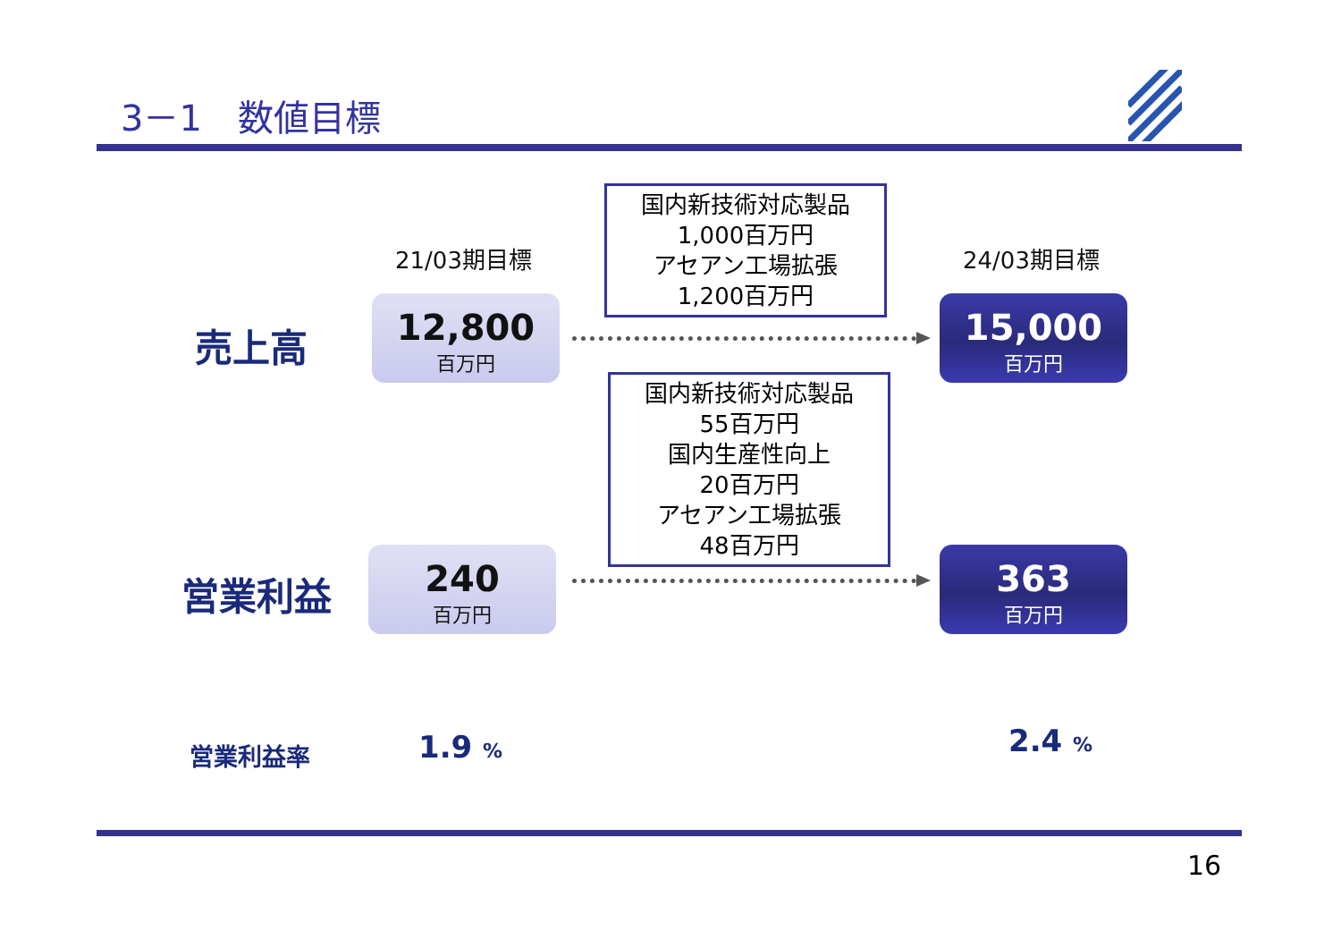3－1　数値目標
21/03期目標 24/03期目標
国内新技術対応製品
1,000百万円
アセアン工場拡張
1,200百万円
売上高
12,800
百万円
15,000
百万円
国内新技術対応製品
55百万円
国内生産性向上
20百万円
アセアン工場拡張
48百万円
営業利益
240
百万円
363
百万円
営業利益率 1.9 % 2.4 %
16